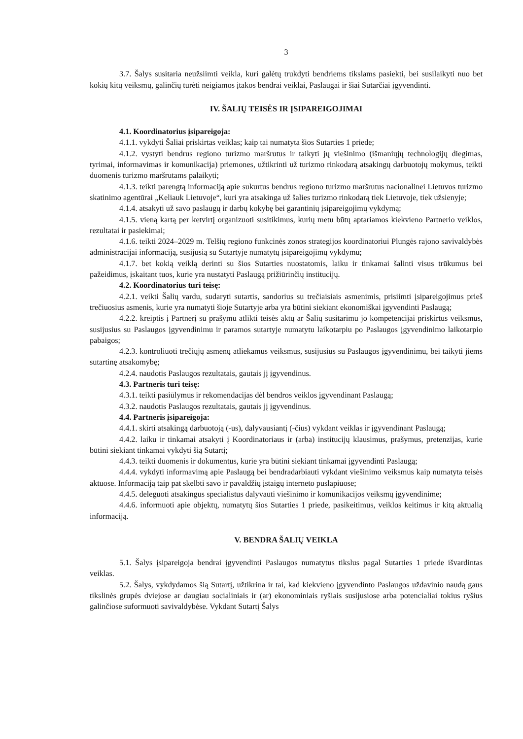3
3.7. Šalys susitaria neužsiimti veikla, kuri galėtų trukdyti bendriems tikslams pasiekti, bei susilaikyti nuo bet kokių kitų veiksmų, galinčių turėti neigiamos įtakos bendrai veiklai, Paslaugai ir šiai Sutarčiai įgyvendinti.
IV. ŠALIŲ TEISĖS IR ĮSIPAREIGOJIMAI
4.1. Koordinatorius įsipareigoja:
4.1.1. vykdyti Šaliai priskirtas veiklas; kaip tai numatyta šios Sutarties 1 priede;
4.1.2. vystyti bendrus regiono turizmo maršrutus ir taikyti jų viešinimo (išmaniųjų technologijų diegimas, tyrimai, informavimas ir komunikacija) priemones, užtikrinti už turizmo rinkodarą atsakingų darbuotojų mokymus, teikti duomenis turizmo maršrutams palaikyti;
4.1.3. teikti parengtą informaciją apie sukurtus bendrus regiono turizmo maršrutus nacionalinei Lietuvos turizmo skatinimo agentūrai „Keliauk Lietuvoje“, kuri yra atsakinga už šalies turizmo rinkodarą tiek Lietuvoje, tiek užsienyje;
4.1.4. atsakyti už savo paslaugų ir darbų kokybę bei garantinių įsipareigojimų vykdymą;
4.1.5. vieną kartą per ketvirtį organizuoti susitikimus, kurių metu būtų aptariamos kiekvieno Partnerio veiklos, rezultatai ir pasiekimai;
4.1.6. teikti 2024–2029 m. Telšių regiono funkcinės zonos strategijos koordinatoriui Plungės rajono savivaldybės administracijai informaciją, susijusią su Sutartyje numatytų įsipareigojimų vykdymu;
4.1.7. bet kokią veiklą derinti su šios Sutarties nuostatomis, laiku ir tinkamai šalinti visus trūkumus bei pažeidimus, įskaitant tuos, kurie yra nustatyti Paslaugą prižiūrinčių institucijų.
4.2. Koordinatorius turi teisę:
4.2.1. veikti Šalių vardu, sudaryti sutartis, sandorius su trečiaisiais asmenimis, prisiimti įsipareigojimus prieš trečiuosius asmenis, kurie yra numatyti šioje Sutartyje arba yra būtini siekiant ekonomiškai įgyvendinti Paslaugą;
4.2.2. kreiptis į Partnerį su prašymu atlikti teisės aktų ar Šalių susitarimu jo kompetencijai priskirtus veiksmus, susijusius su Paslaugos įgyvendinimu ir paramos sutartyje numatytu laikotarpiu po Paslaugos įgyvendinimo laikotarpio pabaigos;
4.2.3. kontroliuoti trečiųjų asmenų atliekamus veiksmus, susijusius su Paslaugos įgyvendinimu, bei taikyti jiems sutartinę atsakomybę;
4.2.4. naudotis Paslaugos rezultatais, gautais jį įgyvendinus.
4.3. Partneris turi teisę:
4.3.1. teikti pasiūlymus ir rekomendacijas dėl bendros veiklos įgyvendinant Paslaugą;
4.3.2. naudotis Paslaugos rezultatais, gautais jį įgyvendinus.
4.4. Partneris įsipareigoja:
4.4.1. skirti atsakingą darbuotoją (-us), dalyvausiantį (-čius) vykdant veiklas ir įgyvendinant Paslaugą;
4.4.2. laiku ir tinkamai atsakyti į Koordinatoriaus ir (arba) institucijų klausimus, prašymus, pretenzijas, kurie būtini siekiant tinkamai vykdyti šią Sutartį;
4.4.3. teikti duomenis ir dokumentus, kurie yra būtini siekiant tinkamai įgyvendinti Paslaugą;
4.4.4. vykdyti informavimą apie Paslaugą bei bendradarbiauti vykdant viešinimo veiksmus kaip numatyta teisės aktuose. Informaciją taip pat skelbti savo ir pavaldžių įstaigų interneto puslapiuose;
4.4.5. deleguoti atsakingus specialistus dalyvauti viešinimo ir komunikacijos veiksmų įgyvendinime;
4.4.6. informuoti apie objektų, numatytų šios Sutarties 1 priede, pasikeitimus, veiklos keitimus ir kitą aktualią informaciją.
V. BENDRA ŠALIŲ VEIKLA
5.1. Šalys įsipareigoja bendrai įgyvendinti Paslaugos numatytus tikslus pagal Sutarties 1 priede išvardintas veiklas.
5.2. Šalys, vykdydamos šią Sutartį, užtikrina ir tai, kad kiekvieno įgyvendinto Paslaugos uždavinio naudą gaus tikslinės grupės dviejose ar daugiau socialiniais ir (ar) ekonominiais ryšiais susijusiose arba potencialiai tokius ryšius galinčiose suformuoti savivaldybėse. Vykdant Sutartį Šalys